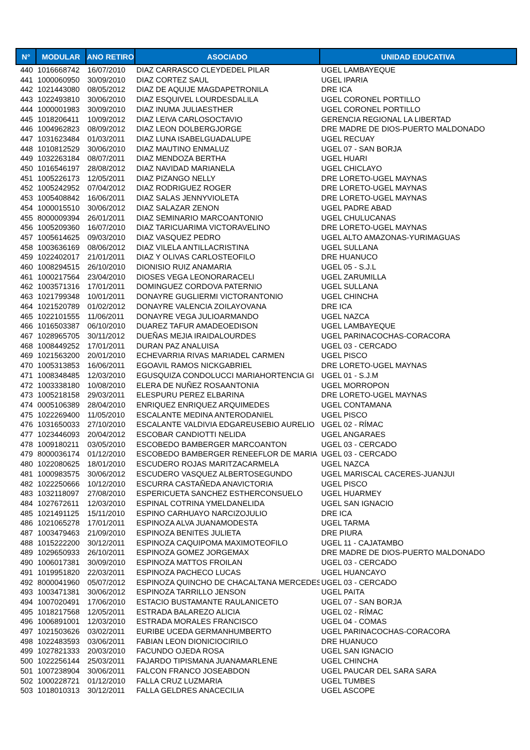| N° | MODULAR | ANO RETIRO | ASOCIADO | UNIDAD EDUCATIVA |
| --- | --- | --- | --- | --- |
| 440 | 1016668742 | 16/07/2010 | DIAZ CARRASCO CLEYDEDEL PILAR | UGEL LAMBAYEQUE |
| 441 | 1000060950 | 30/09/2010 | DIAZ CORTEZ SAUL | UGEL IPARIA |
| 442 | 1021443080 | 08/05/2012 | DIAZ DE AQUIJE MAGDAPETRONILA | DRE ICA |
| 443 | 1022493810 | 30/06/2010 | DIAZ ESQUIVEL LOURDESDALILA | UGEL CORONEL PORTILLO |
| 444 | 1000001983 | 30/09/2010 | DIAZ INUMA JULIAESTHER | UGEL CORONEL PORTILLO |
| 445 | 1018206411 | 10/09/2012 | DIAZ LEIVA CARLOSOCTAVIO | GERENCIA REGIONAL LA LIBERTAD |
| 446 | 1004962823 | 08/09/2012 | DIAZ LEON DOLBERGJORGE | DRE MADRE DE DIOS-PUERTO MALDONADO |
| 447 | 1031623484 | 01/03/2011 | DIAZ LUNA ISABELGUADALUPE | UGEL RECUAY |
| 448 | 1010812529 | 30/06/2010 | DIAZ MAUTINO ENMALUZ | UGEL 07 - SAN BORJA |
| 449 | 1032263184 | 08/07/2011 | DIAZ MENDOZA BERTHA | UGEL HUARI |
| 450 | 1016546197 | 28/08/2012 | DIAZ NAVIDAD MARIANELA | UGEL CHICLAYO |
| 451 | 1005226173 | 12/05/2011 | DIAZ PIZANGO NELLY | DRE LORETO-UGEL MAYNAS |
| 452 | 1005242952 | 07/04/2012 | DIAZ RODRIGUEZ ROGER | DRE LORETO-UGEL MAYNAS |
| 453 | 1005408842 | 16/06/2011 | DIAZ SALAS JENNYVIOLETA | DRE LORETO-UGEL MAYNAS |
| 454 | 1000015510 | 30/06/2012 | DIAZ SALAZAR ZENON | UGEL PADRE ABAD |
| 455 | 8000009394 | 26/01/2011 | DIAZ SEMINARIO MARCOANTONIO | UGEL CHULUCANAS |
| 456 | 1005209360 | 16/07/2010 | DIAZ TARICUARIMA VICTORAVELINO | DRE LORETO-UGEL MAYNAS |
| 457 | 1005614625 | 09/03/2010 | DIAZ VASQUEZ PEDRO | UGEL ALTO AMAZONAS-YURIMAGUAS |
| 458 | 1003636169 | 08/06/2012 | DIAZ VILELA ANTILLACRISTINA | UGEL SULLANA |
| 459 | 1022402017 | 21/01/2011 | DIAZ Y OLIVAS CARLOSTEOFILO | DRE HUANUCO |
| 460 | 1008294515 | 26/10/2010 | DIONISIO RUIZ ANAMARIA | UGEL 05 - S.J.L |
| 461 | 1000217564 | 23/04/2010 | DIOSES VEGA LEONORARACELI | UGEL ZARUMILLA |
| 462 | 1003571316 | 17/01/2011 | DOMINGUEZ CORDOVA PATERNIO | UGEL SULLANA |
| 463 | 1021799348 | 10/01/2011 | DONAYRE GUGLIERMI VICTORANTONIO | UGEL CHINCHA |
| 464 | 1021520789 | 01/02/2012 | DONAYRE VALENCIA ZOILAYOVANA | DRE ICA |
| 465 | 1022101555 | 11/06/2011 | DONAYRE VEGA JULIOARMANDO | UGEL NAZCA |
| 466 | 1016503387 | 06/10/2010 | DUAREZ TAFUR AMADEOEDISON | UGEL LAMBAYEQUE |
| 467 | 1028965705 | 30/11/2012 | DUEÑAS MEJIA IRAIDALOURDES | UGEL PARINACOCHAS-CORACORA |
| 468 | 1008449252 | 17/01/2011 | DURAN PAZ ANALUISA | UGEL 03 - CERCADO |
| 469 | 1021563200 | 20/01/2010 | ECHEVARRIA RIVAS MARIADEL CARMEN | UGEL PISCO |
| 470 | 1005313853 | 16/06/2011 | EGOAVIL RAMOS NICKGABRIEL | DRE LORETO-UGEL MAYNAS |
| 471 | 1008348485 | 12/03/2010 | EGUSQUIZA CONDOLUCCI MARIAHORTENCIA GI | UGEL 01 - S.J.M |
| 472 | 1003338180 | 10/08/2010 | ELERA DE NUÑEZ ROSAANTONIA | UGEL MORROPON |
| 473 | 1005218158 | 29/03/2011 | ELESPURU PEREZ ELBARINA | DRE LORETO-UGEL MAYNAS |
| 474 | 0005106389 | 28/04/2010 | ENRIQUEZ ENRIQUEZ ARQUIMEDES | UGEL CONTAMANA |
| 475 | 1022269400 | 11/05/2010 | ESCALANTE MEDINA ANTERODANIEL | UGEL PISCO |
| 476 | 1031650033 | 27/10/2010 | ESCALANTE VALDIVIA EDGAREUSEBIO AURELIO | UGEL 02 - RÍMAC |
| 477 | 1023446093 | 20/04/2012 | ESCOBAR CANDIOTTI NELIDA | UGEL ANGARAES |
| 478 | 1009180211 | 03/05/2010 | ESCOBEDO BAMBERGER MARCOANTON | UGEL 03 - CERCADO |
| 479 | 8000036174 | 01/12/2010 | ESCOBEDO BAMBERGER RENEEFLOR DE MARIA | UGEL 03 - CERCADO |
| 480 | 1022080625 | 18/01/2010 | ESCUDERO ROJAS MARITZACARMELA | UGEL NAZCA |
| 481 | 1000983575 | 30/06/2012 | ESCUDERO VASQUEZ ALBERTOSEGUNDO | UGEL MARISCAL CACERES-JUANJUI |
| 482 | 1022250666 | 10/12/2010 | ESCURRA CASTAÑEDA ANAVICTORIA | UGEL PISCO |
| 483 | 1032118097 | 27/08/2010 | ESPERICUETA SANCHEZ ESTHERCONSUELO | UGEL HUARMEY |
| 484 | 1027672611 | 12/03/2010 | ESPINAL COTRINA YMELDANELIDA | UGEL SAN IGNACIO |
| 485 | 1021491125 | 15/11/2010 | ESPINO CARHUAYO NARCIZOJULIO | DRE ICA |
| 486 | 1021065278 | 17/01/2011 | ESPINOZA ALVA JUANAMODESTA | UGEL TARMA |
| 487 | 1003479463 | 21/09/2010 | ESPINOZA BENITES JULIETA | DRE PIURA |
| 488 | 1015222200 | 30/12/2011 | ESPINOZA CAQUIPOMA MAXIMOTEOFILO | UGEL 11 - CAJATAMBO |
| 489 | 1029650933 | 26/10/2011 | ESPINOZA GOMEZ JORGEMAX | DRE MADRE DE DIOS-PUERTO MALDONADO |
| 490 | 1006017381 | 30/09/2010 | ESPINOZA MATTOS FROILAN | UGEL 03 - CERCADO |
| 491 | 1019951820 | 22/03/2011 | ESPINOZA PACHECO LUCAS | UGEL HUANCAYO |
| 492 | 8000041960 | 05/07/2012 | ESPINOZA QUINCHO DE CHACALTANA MERCEDES | UGEL 03 - CERCADO |
| 493 | 1003471381 | 30/06/2012 | ESPINOZA TARRILLO JENSON | UGEL PAITA |
| 494 | 1007020491 | 17/06/2010 | ESTACIO BUSTAMANTE RAULANICETO | UGEL 07 - SAN BORJA |
| 495 | 1018217568 | 12/05/2011 | ESTRADA BALAREZO ALICIA | UGEL 02 - RÍMAC |
| 496 | 1006891001 | 12/03/2010 | ESTRADA MORALES FRANCISCO | UGEL 04 - COMAS |
| 497 | 1021503626 | 03/02/2011 | EURIBE UCEDA GERMANHUMBERTO | UGEL PARINACOCHAS-CORACORA |
| 498 | 1022483593 | 03/06/2011 | FABIAN LEON DIONICIOCIRILO | DRE HUANUCO |
| 499 | 1027821333 | 20/03/2010 | FACUNDO OJEDA ROSA | UGEL SAN IGNACIO |
| 500 | 1022256144 | 25/03/2011 | FAJARDO TIPISMANA JUANAMARLENE | UGEL CHINCHA |
| 501 | 1007238904 | 30/06/2011 | FALCON FRANCO JOSEABDON | UGEL PAUCAR DEL SARA SARA |
| 502 | 1000228721 | 01/12/2010 | FALLA CRUZ LUZMARIA | UGEL TUMBES |
| 503 | 1018010313 | 30/12/2011 | FALLA GELDRES ANACECILIA | UGEL ASCOPE |